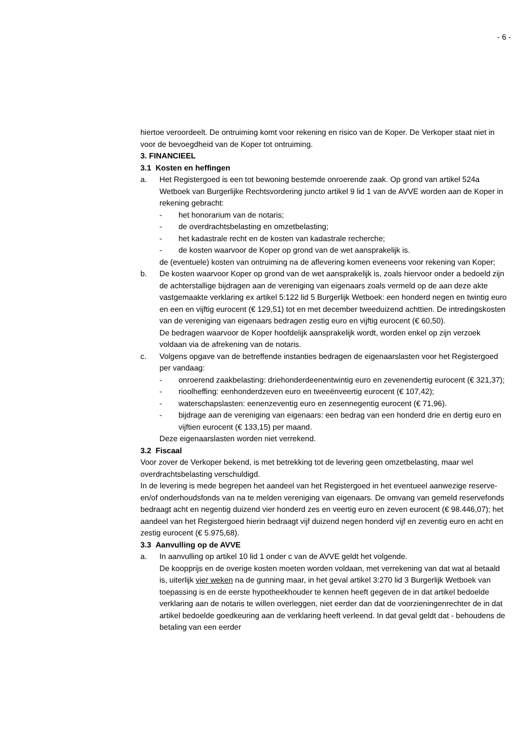- 6 -
hiertoe veroordeelt. De ontruiming komt voor rekening en risico van de Koper. De Verkoper staat niet in voor de bevoegdheid van de Koper tot ontruiming.
3. FINANCIEEL
3.1 Kosten en heffingen
a. Het Registergoed is een tot bewoning bestemde onroerende zaak. Op grond van artikel 524a Wetboek van Burgerlijke Rechtsvordering juncto artikel 9 lid 1 van de AVVE worden aan de Koper in rekening gebracht:
- het honorarium van de notaris;
- de overdrachtsbelasting en omzetbelasting;
- het kadastrale recht en de kosten van kadastrale recherche;
- de kosten waarvoor de Koper op grond van de wet aansprakelijk is.
de (eventuele) kosten van ontruiming na de aflevering komen eveneens voor rekening van Koper;
b. De kosten waarvoor Koper op grond van de wet aansprakelijk is, zoals hiervoor onder a bedoeld zijn de achterstallige bijdragen aan de vereniging van eigenaars zoals vermeld op de aan deze akte vastgemaakte verklaring ex artikel 5:122 lid 5 Burgerlijk Wetboek: een honderd negen en twintig euro en een en vijftig eurocent (€ 129,51) tot en met december tweeduizend achttien. De intredingskosten van de vereniging van eigenaars bedragen zestig euro en vijftig eurocent (€ 60,50).
De bedragen waarvoor de Koper hoofdelijk aansprakelijk wordt, worden enkel op zijn verzoek voldaan via de afrekening van de notaris.
c. Volgens opgave van de betreffende instanties bedragen de eigenaarslasten voor het Registergoed per vandaag:
- onroerend zaakbelasting: driehonderdeenentwintig euro en zevenendertig eurocent (€ 321,37);
- rioolheffing: eenhonderdzeven euro en tweeënveertig eurocent (€ 107,42);
- waterschapslasten: eenenzeventig euro en zesennegentig eurocent (€ 71,96).
- bijdrage aan de vereniging van eigenaars: een bedrag van een honderd drie en dertig euro en vijftien eurocent (€ 133,15) per maand.
Deze eigenaarslasten worden niet verrekend.
3.2 Fiscaal
Voor zover de Verkoper bekend, is met betrekking tot de levering geen omzetbelasting, maar wel overdrachtsbelasting verschuldigd.
In de levering is mede begrepen het aandeel van het Registergoed in het eventueel aanwezige reserve- en/of onderhoudsfonds van na te melden vereniging van eigenaars. De omvang van gemeld reservefonds bedraagt acht en negentig duizend vier honderd zes en veertig euro en zeven eurocent (€ 98.446,07); het aandeel van het Registergoed hierin bedraagt vijf duizend negen honderd vijf en zeventig euro en acht en zestig eurocent (€ 5.975,68).
3.3 Aanvulling op de AVVE
a. In aanvulling op artikel 10 lid 1 onder c van de AVVE geldt het volgende.
De koopprijs en de overige kosten moeten worden voldaan, met verrekening van dat wat al betaald is, uiterlijk vier weken na de gunning maar, in het geval artikel 3:270 lid 3 Burgerlijk Wetboek van toepassing is en de eerste hypotheekhouder te kennen heeft gegeven de in dat artikel bedoelde verklaring aan de notaris te willen overleggen, niet eerder dan dat de voorzieningenrechter de in dat artikel bedoelde goedkeuring aan de verklaring heeft verleend. In dat geval geldt dat - behoudens de betaling van een eerder